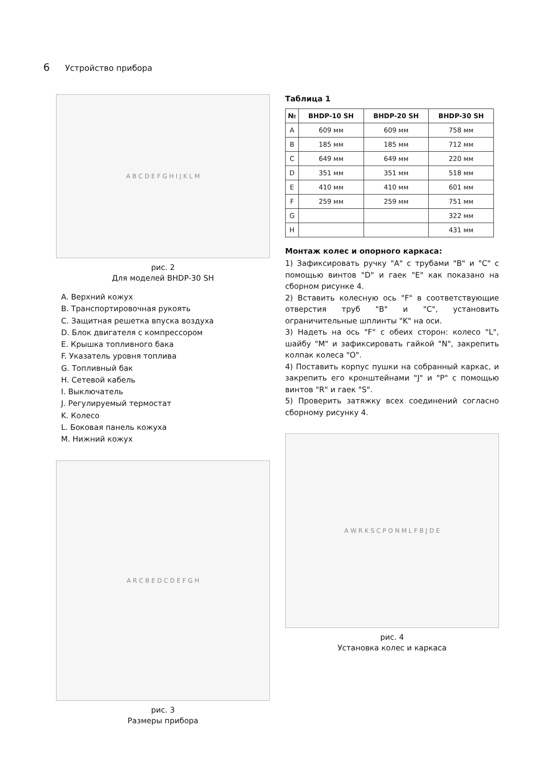6 Устройство прибора
A B C D E F G H I J K L M
рис. 2
Для моделей BHDP-30 SH
A. Верхний кожух
B. Транспортировочная рукоять
C. Защитная решетка впуска воздуха
D. Блок двигателя с компрессором
E. Крышка топливного бака
F. Указатель уровня топлива
G. Топливный бак
H. Сетевой кабель
I. Выключатель
J. Регулируемый термостат
K. Колесо
L. Боковая панель кожуха
M. Нижний кожух
A R C B E D C D E F G H
рис. 3
Размеры прибора
Таблица 1
| № | BHDP-10 SH | BHDP-20 SH | BHDP-30 SH |
| --- | --- | --- | --- |
| A | 609 мм | 609 мм | 758 мм |
| B | 185 мм | 185 мм | 712 мм |
| C | 649 мм | 649 мм | 220 мм |
| D | 351 мм | 351 мм | 518 мм |
| E | 410 мм | 410 мм | 601 мм |
| F | 259 мм | 259 мм | 751 мм |
| G | | | 322 мм |
| H | | | 431 мм |
Монтаж колес и опорного каркаса:
1) Зафиксировать ручку "A" с трубами "B" и "C" с помощью винтов "D" и гаек "E" как показано на сборном рисунке 4.
2) Вставить колесную ось "F" в соответствующие отверстия труб "B" и "C", установить ограничительные шплинты "K" на оси.
3) Надеть на ось "F" с обеих сторон: колесо "L", шайбу "M" и зафиксировать гайкой "N", закрепить колпак колеса "O".
4) Поставить корпус пушки на собранный каркас, и закрепить его кронштейнами "J" и "P" с помощью винтов "R" и гаек "S".
5) Проверить затяжку всех соединений согласно сборному рисунку 4.
A W R K S C P O N M L F B J D E
рис. 4
Установка колес и каркаса